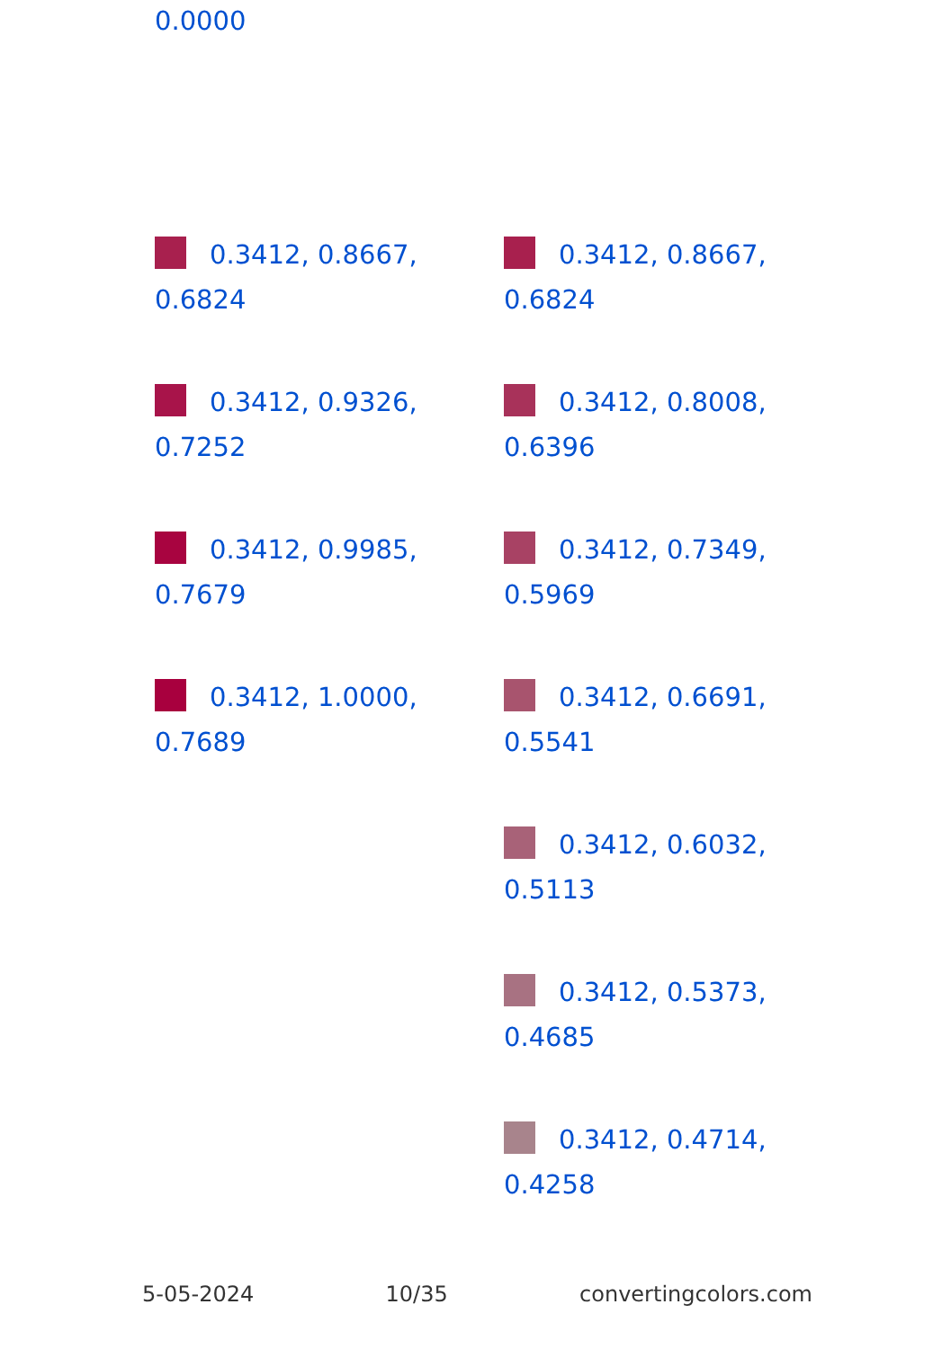0.0000
0.3412, 0.8667,
0.6824
0.3412, 0.9326,
0.7252
0.3412, 0.9985,
0.7679
0.3412, 1.0000,
0.7689
0.3412, 0.8667,
0.6824
0.3412, 0.8008,
0.6396
0.3412, 0.7349,
0.5969
0.3412, 0.6691,
0.5541
0.3412, 0.6032,
0.5113
0.3412, 0.5373,
0.4685
0.3412, 0.4714,
0.4258
5-05-2024 10/35 convertingcolors.com